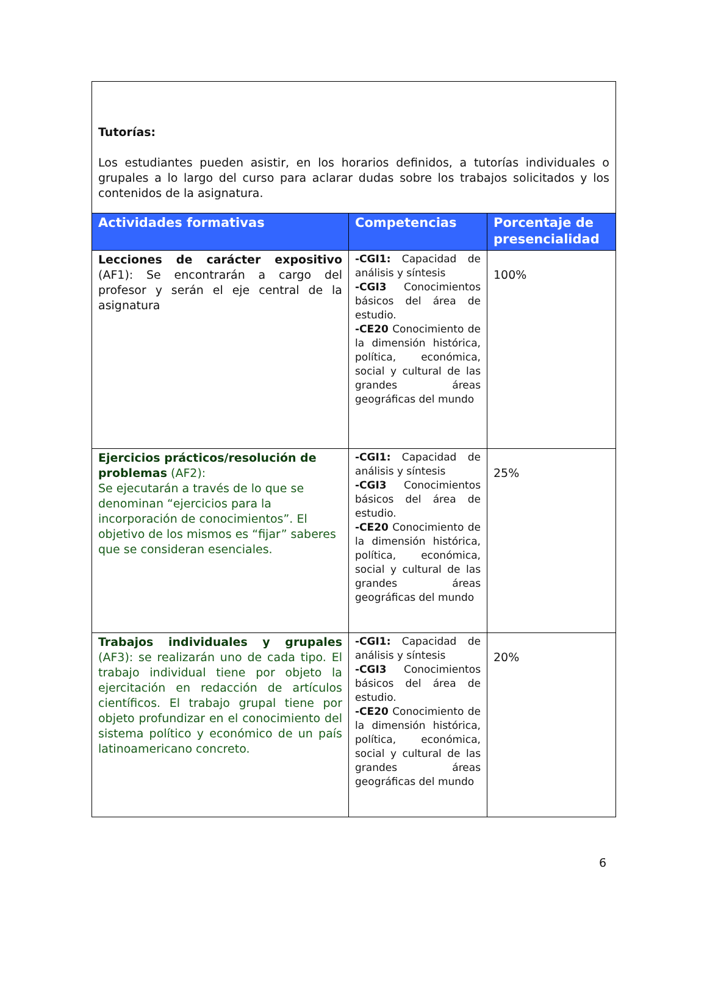Tutorías:
Los estudiantes pueden asistir, en los horarios definidos, a tutorías individuales o grupales a lo largo del curso para aclarar dudas sobre los trabajos solicitados y los contenidos de la asignatura.
| Actividades formativas | Competencias | Porcentaje de presencialidad |
| --- | --- | --- |
| Lecciones de carácter expositivo (AF1): Se encontrarán a cargo del profesor y serán el eje central de la asignatura | -CGI1: Capacidad de análisis y síntesis -CGI3 Conocimientos básicos del área de estudio. -CE20 Conocimiento de la dimensión histórica, política, económica, social y cultural de las grandes áreas geográficas del mundo | 100% |
| Ejercicios prácticos/resolución de problemas (AF2): Se ejecutarán a través de lo que se denominan “ejercicios para la incorporación de conocimientos”. El objetivo de los mismos es “fijar” saberes que se consideran esenciales. | -CGI1: Capacidad de análisis y síntesis -CGI3 Conocimientos básicos del área de estudio. -CE20 Conocimiento de la dimensión histórica, política, económica, social y cultural de las grandes áreas geográficas del mundo | 25% |
| Trabajos individuales y grupales (AF3): se realizarán uno de cada tipo. El trabajo individual tiene por objeto la ejercitación en redacción de artículos científicos. El trabajo grupal tiene por objeto profundizar en el conocimiento del sistema político y económico de un país latinoamericano concreto. | -CGI1: Capacidad de análisis y síntesis -CGI3 Conocimientos básicos del área de estudio. -CE20 Conocimiento de la dimensión histórica, política, económica, social y cultural de las grandes áreas geográficas del mundo | 20% |
6